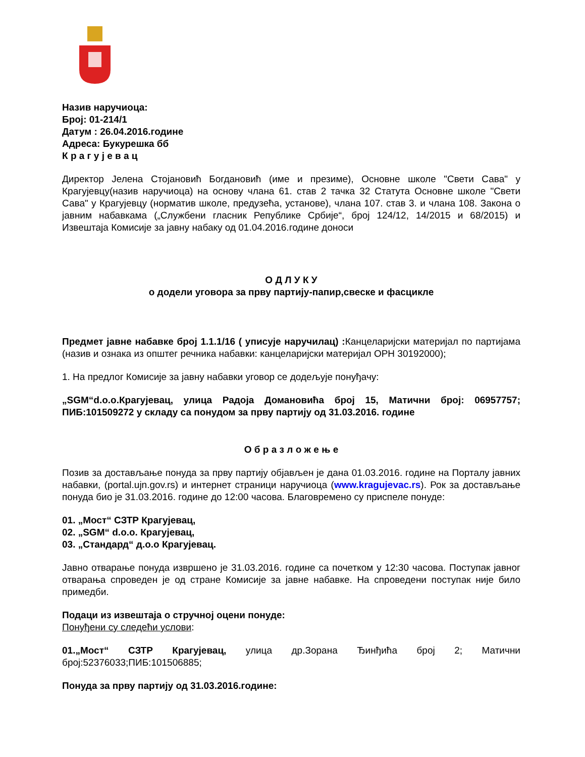Назив наручиоца:
Број: 01-214/1
Датум : 26.04.2016.године
Адреса: Букурешка бб
К р а г у ј е в а ц
Директор Јелена Стојановић Богдановић (име и презиме), Основне школе "Свети Сава" у Крагујевцу(назив наручиоца) на основу члана 61. став 2 тачка 32 Статута Основне школе "Свети Сава" у Крагујевцу (норматив школе, предузећа, установе), члана 107. став 3. и члана 108. Закона о јавним набавкама („Службени гласник Републике Србије“, број 124/12, 14/2015 и 68/2015) и Извештаја Комисије за јавну набаку од 01.04.2016.године доноси
О Д Л У К У
о додели уговора за прву партију-папир,свеске и фасцикле
Предмет јавне набавке број 1.1.1/16 ( уписује наручилац) : Канцеларијски материјал по партијама (назив и ознака из општег речника набавки: канцеларијски материјал ОРН 30192000);
1. На предлог Комисије за јавну набавки уговор се додељује понуђачу:
„SGM“d.o.o.Крагујевац, улица Радоја Домановића број 15, Матични број: 06957757; ПИБ:101509272 у складу са понудом за прву партију од 31.03.2016. године
О б р а з л о ж е њ е
Позив за достављање понуда за прву партију објављен је дана 01.03.2016. године на Порталу јавних набавки, (portal.ujn.gov.rs) и интернет страници наручиоца (www.kragujevac.rs). Рок за достављање понуда био је 31.03.2016. године до 12:00 часова. Благовремено су приспеле понуде:
01. „Мост“ СЗТР Крагујевац,
02. „SGM“ d.o.o. Крагујевац,
03. „Стандард“ д.о.о Крагујевац.
Јавно отварање понуда извршено је 31.03.2016. године са почетком у 12:30 часова. Поступак јавног отварања спроведен је од стране Комисије за јавне набавке. На спроведени поступак није било примедби.
Подаци из извештаја о стручној оцени понуде:
Понуђени су следећи услови:
01.„Мост“ СЗТР Крагујевац, улица др.Зорана Ђинђића број 2; Матични број:52376033;ПИБ:101506885;
Понуда за прву партију од 31.03.2016.године: